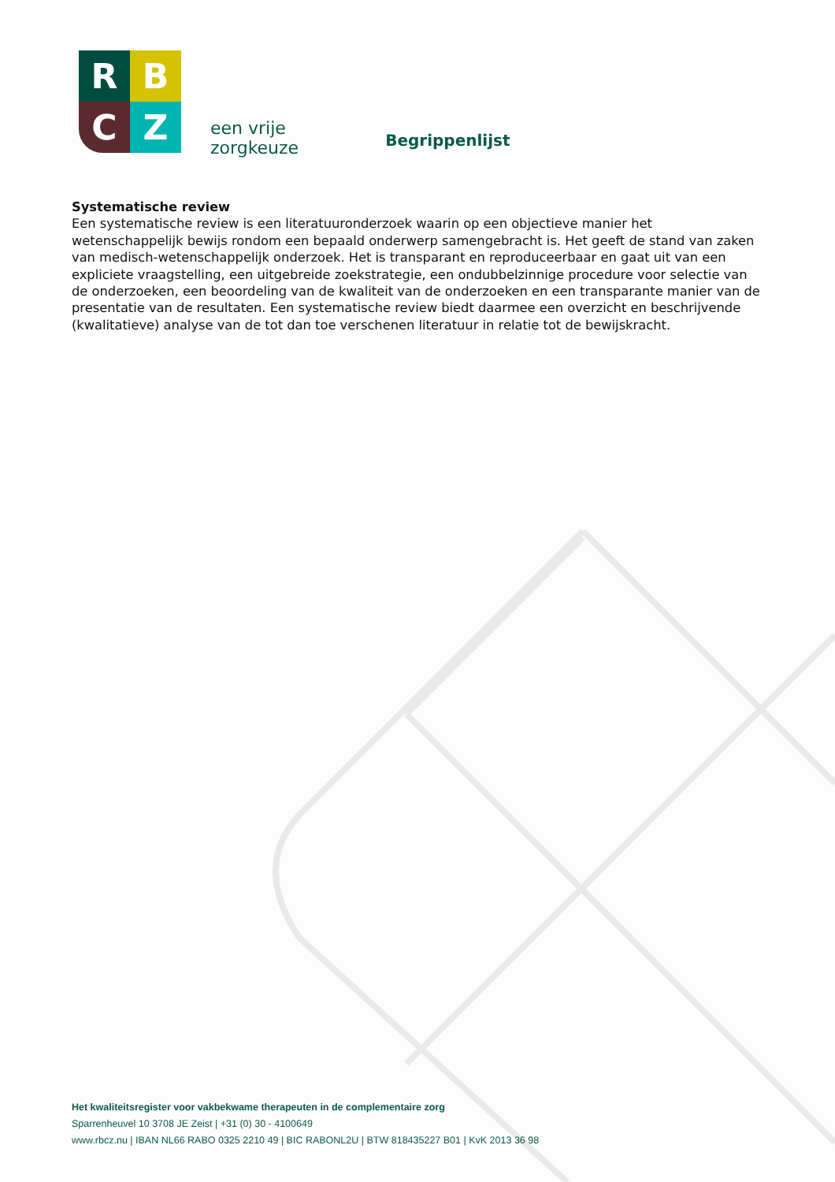R
B
C
Z
een vrije
zorgkeuze
Begrippenlijst
Systematische review
Een systematische review is een literatuuronderzoek waarin op een objectieve manier het wetenschappelijk bewijs rondom een bepaald onderwerp samengebracht is. Het geeft de stand van zaken van medisch-wetenschappelijk onderzoek. Het is transparant en reproduceerbaar en gaat uit van een expliciete vraagstelling, een uitgebreide zoekstrategie, een ondubbelzinnige procedure voor selectie van de onderzoeken, een beoordeling van de kwaliteit van de onderzoeken en een transparante manier van de presentatie van de resultaten. Een systematische review biedt daarmee een overzicht en beschrijvende (kwalitatieve) analyse van de tot dan toe verschenen literatuur in relatie tot de bewijskracht.
Het kwaliteitsregister voor vakbekwame therapeuten in de complementaire zorg
Sparrenheuvel 10 3708 JE Zeist | +31 (0) 30 - 4100649
www.rbcz.nu | IBAN NL66 RABO 0325 2210 49 | BIC RABONL2U | BTW 818435227 B01 | KvK 2013 36 98